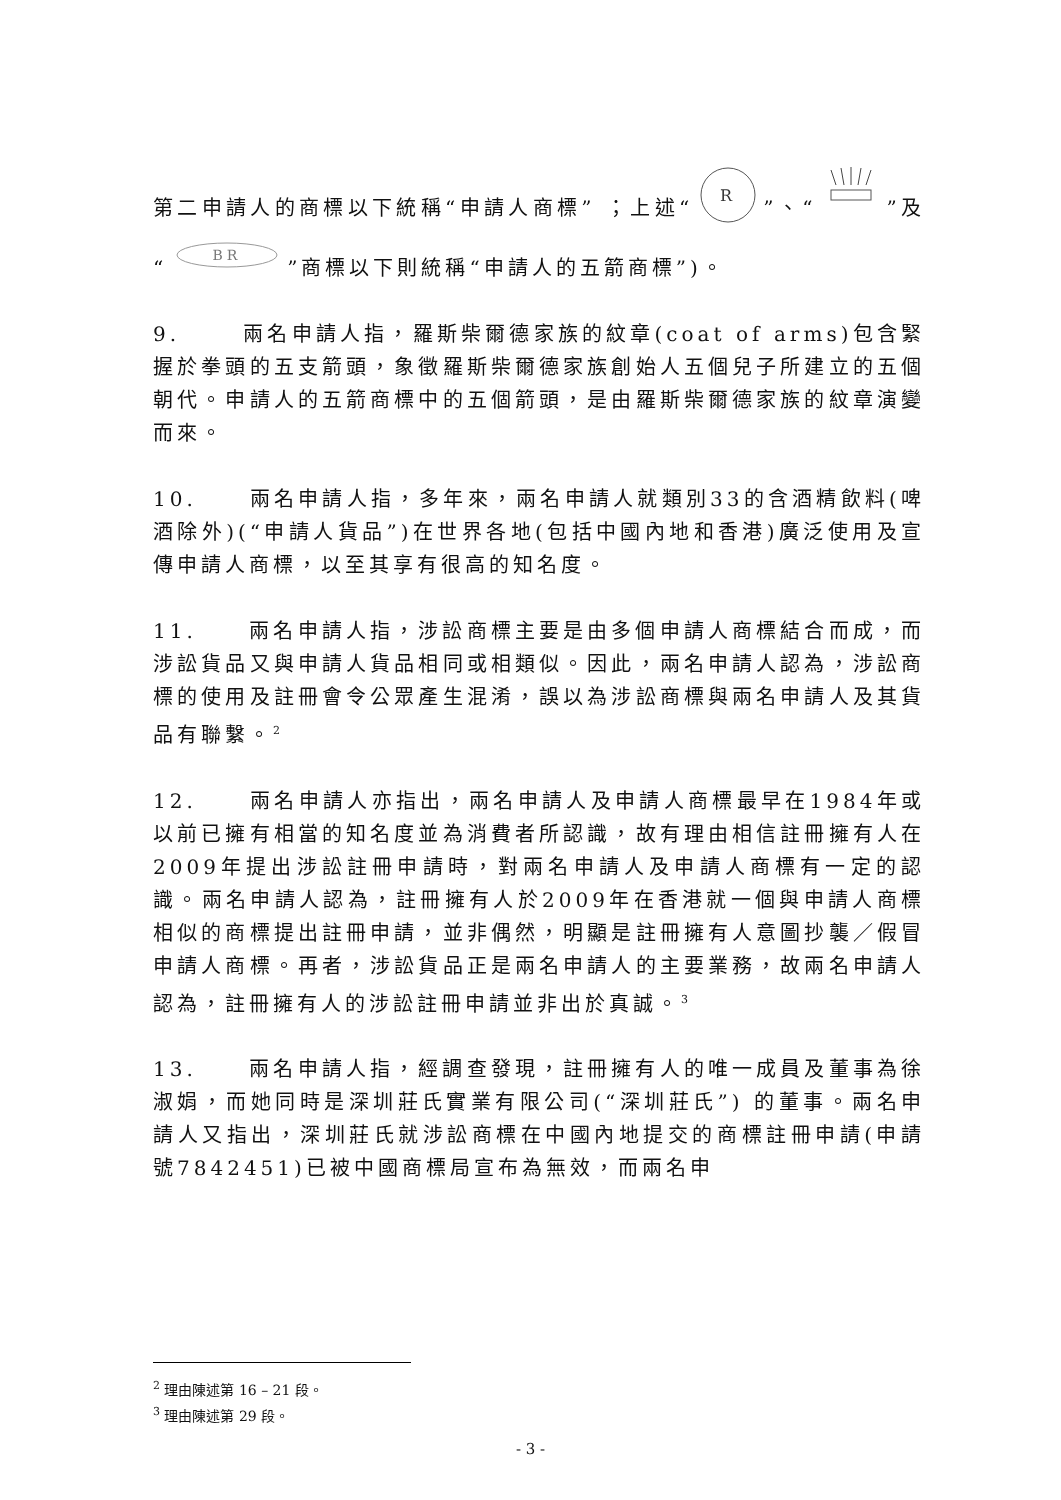第二申請人的商標以下統稱“申請人商標” ；上述“
R
”、“”及“
BR
”商標以下則統稱“申請人的五箭商標”)。
9. 兩名申請人指，羅斯柴爾德家族的紋章(coat of arms)包含緊握於拳頭的五支箭頭，象徵羅斯柴爾德家族創始人五個兒子所建立的五個朝代。申請人的五箭商標中的五個箭頭，是由羅斯柴爾德家族的紋章演變而來。
10. 兩名申請人指，多年來，兩名申請人就類別33的含酒精飲料(啤酒除外)(“申請人貨品”)在世界各地(包括中國內地和香港)廣泛使用及宣傳申請人商標，以至其享有很高的知名度。
11. 兩名申請人指，涉訟商標主要是由多個申請人商標結合而成，而涉訟貨品又與申請人貨品相同或相類似。因此，兩名申請人認為，涉訟商標的使用及註冊會令公眾產生混淆，誤以為涉訟商標與兩名申請人及其貨品有聯繫。<sup>2</sup>
12. 兩名申請人亦指出，兩名申請人及申請人商標最早在1984年或以前已擁有相當的知名度並為消費者所認識，故有理由相信註冊擁有人在2009年提出涉訟註冊申請時，對兩名申請人及申請人商標有一定的認識。兩名申請人認為，註冊擁有人於2009年在香港就一個與申請人商標相似的商標提出註冊申請，並非偶然，明顯是註冊擁有人意圖抄襲／假冒申請人商標。再者，涉訟貨品正是兩名申請人的主要業務，故兩名申請人認為，註冊擁有人的涉訟註冊申請並非出於真誠。<sup>3</sup>
13. 兩名申請人指，經調查發現，註冊擁有人的唯一成員及董事為徐淑娟，而她同時是深圳莊氏實業有限公司(“深圳莊氏”) 的董事。兩名申請人又指出，深圳莊氏就涉訟商標在中國內地提交的商標註冊申請(申請號7842451)已被中國商標局宣布為無效，而兩名申
<sup>2</sup> 理由陳述第 16 – 21 段。
<sup>3</sup> 理由陳述第 29 段。
- 3 -